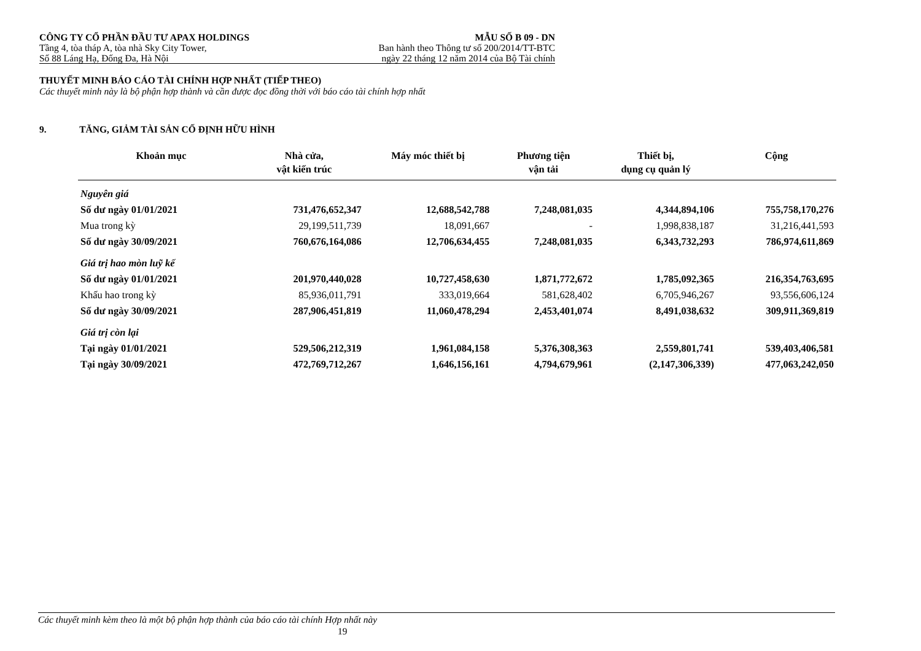CÔNG TY CỔ PHẦN ĐẦU TƯ APAX HOLDINGS MẪU SỐ B 09 - DN
Tầng 4, tòa tháp A, tòa nhà Sky City Tower, Ban hành theo Thông tư số 200/2014/TT-BTC
Số 88 Láng Hạ, Đống Đa, Hà Nội ngày 22 tháng 12 năm 2014 của Bộ Tài chính
THUYẾT MINH BÁO CÁO TÀI CHÍNH HỢP NHẤT (TIẾP THEO)
Các thuyết minh này là bộ phận hợp thành và cần được đọc đồng thời với báo cáo tài chính hợp nhất
9. TĂNG, GIẢM TÀI SẢN CỐ ĐỊNH HỮU HÌNH
| Khoản mục | Nhà cửa, vật kiến trúc | Máy móc thiết bị | Phương tiện vận tải | Thiết bị, dụng cụ quản lý | Cộng |
| --- | --- | --- | --- | --- | --- |
| Nguyên giá | | | | | |
| Số dư ngày 01/01/2021 | 731,476,652,347 | 12,688,542,788 | 7,248,081,035 | 4,344,894,106 | 755,758,170,276 |
| Mua trong kỳ | 29,199,511,739 | 18,091,667 | - | 1,998,838,187 | 31,216,441,593 |
| Số dư ngày 30/09/2021 | 760,676,164,086 | 12,706,634,455 | 7,248,081,035 | 6,343,732,293 | 786,974,611,869 |
| Giá trị hao mòn luỹ kế | | | | | |
| Số dư ngày 01/01/2021 | 201,970,440,028 | 10,727,458,630 | 1,871,772,672 | 1,785,092,365 | 216,354,763,695 |
| Khấu hao trong kỳ | 85,936,011,791 | 333,019,664 | 581,628,402 | 6,705,946,267 | 93,556,606,124 |
| Số dư ngày 30/09/2021 | 287,906,451,819 | 11,060,478,294 | 2,453,401,074 | 8,491,038,632 | 309,911,369,819 |
| Giá trị còn lại | | | | | |
| Tại ngày 01/01/2021 | 529,506,212,319 | 1,961,084,158 | 5,376,308,363 | 2,559,801,741 | 539,403,406,581 |
| Tại ngày 30/09/2021 | 472,769,712,267 | 1,646,156,161 | 4,794,679,961 | (2,147,306,339) | 477,063,242,050 |
Các thuyết minh kèm theo là một bộ phận hợp thành của báo cáo tài chính Hợp nhất này
19